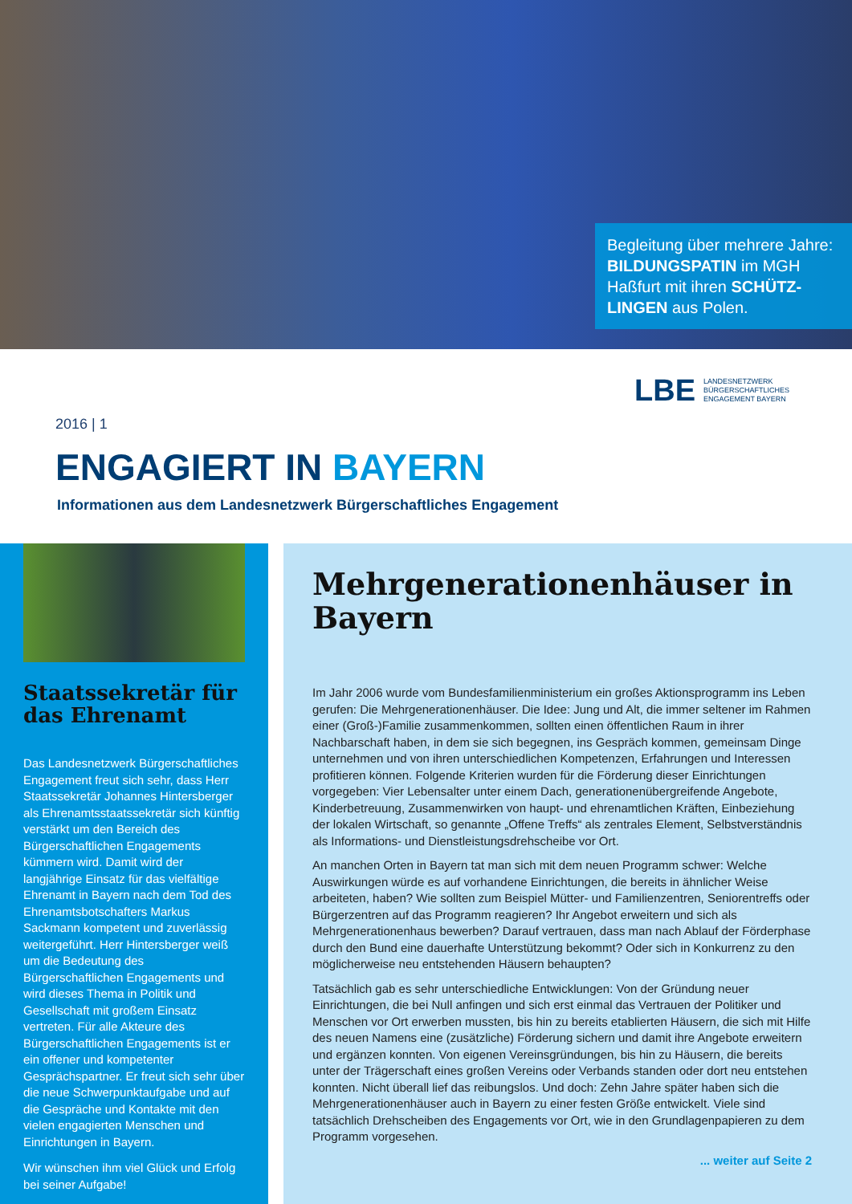Begleitung über mehrere Jahre: BILDUNGSPATIN im MGH Haßfurt mit ihren SCHÜTZ-LINGEN aus Polen.
2016 | 1
LBE LANDESNETZWERK
BÜRGERSCHAFTLICHES
ENGAGEMENT BAYERN
ENGAGIERT IN BAYERN
Informationen aus dem Landesnetzwerk Bürgerschaftliches Engagement
Staatssekretär für das Ehrenamt
Das Landesnetzwerk Bürgerschaftliches Engagement freut sich sehr, dass Herr Staatssekretär Johannes Hintersberger als Ehrenamtsstaatssekretär sich künftig verstärkt um den Bereich des Bürgerschaftlichen Engagements kümmern wird. Damit wird der langjährige Einsatz für das vielfältige Ehrenamt in Bayern nach dem Tod des Ehrenamtsbotschafters Markus Sackmann kompetent und zuverlässig weitergeführt. Herr Hintersberger weiß um die Bedeutung des Bürgerschaftlichen Engagements und wird dieses Thema in Politik und Gesellschaft mit großem Einsatz vertreten. Für alle Akteure des Bürgerschaftlichen Engagements ist er ein offener und kompetenter Gesprächspartner. Er freut sich sehr über die neue Schwerpunktaufgabe und auf die Gespräche und Kontakte mit den vielen engagierten Menschen und Einrichtungen in Bayern.
Wir wünschen ihm viel Glück und Erfolg bei seiner Aufgabe!
Mehrgenerationenhäuser in Bayern
Im Jahr 2006 wurde vom Bundesfamilienministerium ein großes Aktionsprogramm ins Leben gerufen: Die Mehrgenerationenhäuser. Die Idee: Jung und Alt, die immer seltener im Rahmen einer (Groß-)Familie zusammenkommen, sollten einen öffentlichen Raum in ihrer Nachbarschaft haben, in dem sie sich begegnen, ins Gespräch kommen, gemeinsam Dinge unternehmen und von ihren unterschiedlichen Kompetenzen, Erfahrungen und Interessen profitieren können. Folgende Kriterien wurden für die Förderung dieser Einrichtungen vorgegeben: Vier Lebensalter unter einem Dach, generationenübergreifende Angebote, Kinderbetreuung, Zusammenwirken von haupt- und ehrenamtlichen Kräften, Einbeziehung der lokalen Wirtschaft, so genannte „Offene Treffs“ als zentrales Element, Selbstverständnis als Informations- und Dienstleistungsdrehscheibe vor Ort.
An manchen Orten in Bayern tat man sich mit dem neuen Programm schwer: Welche Auswirkungen würde es auf vorhandene Einrichtungen, die bereits in ähnlicher Weise arbeiteten, haben? Wie sollten zum Beispiel Mütter- und Familienzentren, Seniorentreffs oder Bürgerzentren auf das Programm reagieren? Ihr Angebot erweitern und sich als Mehrgenerationenhaus bewerben? Darauf vertrauen, dass man nach Ablauf der Förderphase durch den Bund eine dauerhafte Unterstützung bekommt? Oder sich in Konkurrenz zu den möglicherweise neu entstehenden Häusern behaupten?
Tatsächlich gab es sehr unterschiedliche Entwicklungen: Von der Gründung neuer Einrichtungen, die bei Null anfingen und sich erst einmal das Vertrauen der Politiker und Menschen vor Ort erwerben mussten, bis hin zu bereits etablierten Häusern, die sich mit Hilfe des neuen Namens eine (zusätzliche) Förderung sichern und damit ihre Angebote erweitern und ergänzen konnten. Von eigenen Vereinsgründungen, bis hin zu Häusern, die bereits unter der Trägerschaft eines großen Vereins oder Verbands standen oder dort neu entstehen konnten. Nicht überall lief das reibungslos. Und doch: Zehn Jahre später haben sich die Mehrgenerationenhäuser auch in Bayern zu einer festen Größe entwickelt. Viele sind tatsächlich Drehscheiben des Engagements vor Ort, wie in den Grundlagenpapieren zu dem Programm vorgesehen.
... weiter auf Seite 2